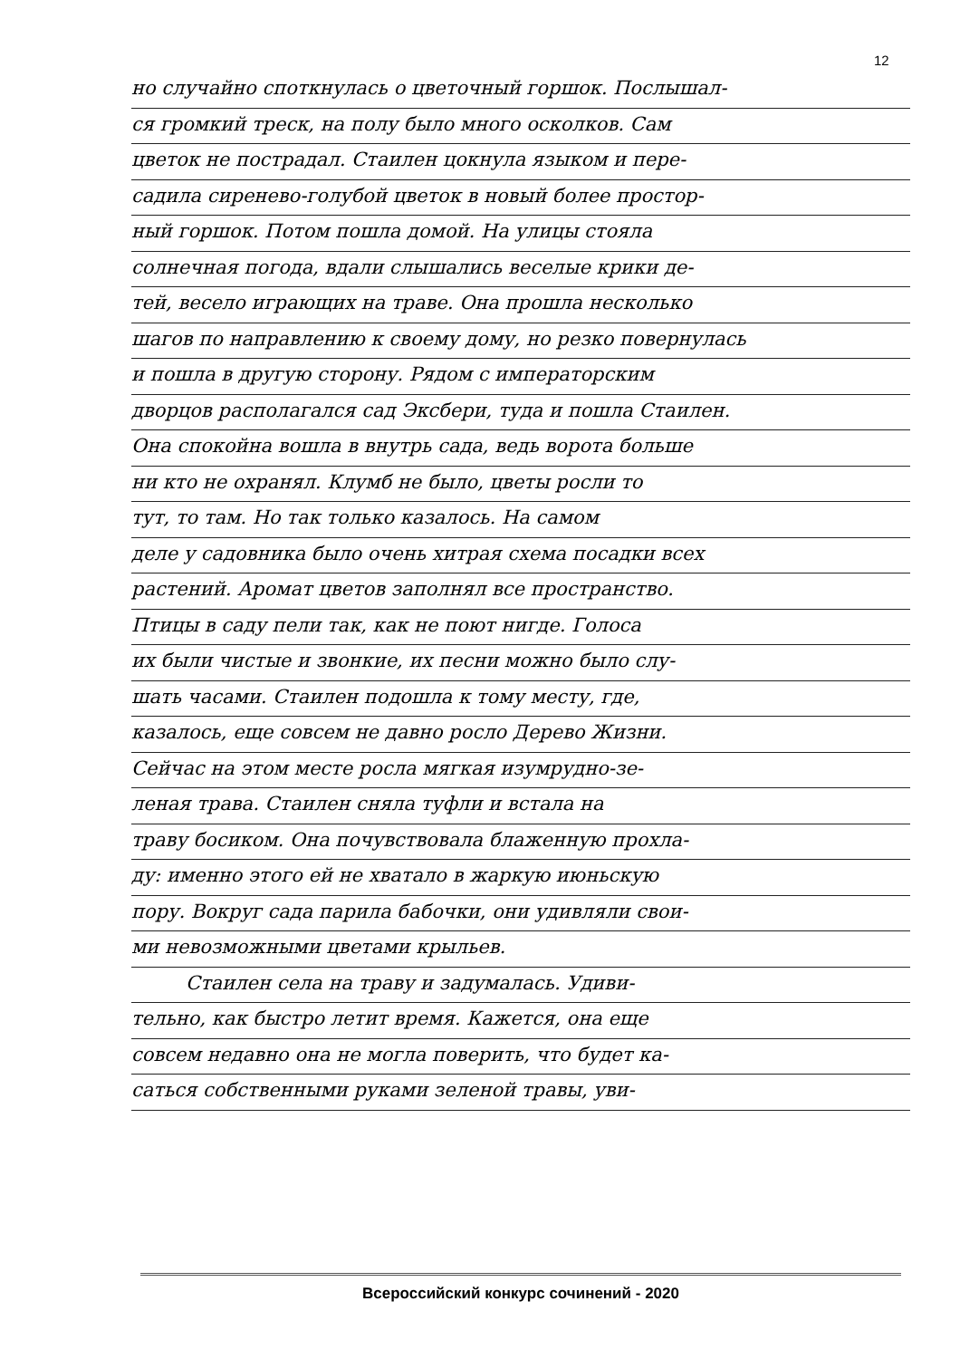12
но случайно споткнулась о цветочный горшок. Послышал-
ся громкий треск, на полу было много осколков. Сам
цветок не пострадал. Стаилен цокнула языком и пере-
садила сиренево-голубой цветок в новый более простор-
ный горшок. Потом пошла домой. На улицы стояла
солнечная погода, вдали слышались веселые крики де-
тей, весело играющих на траве. Она прошла несколько
шагов по направлению к своему дому, но резко повернулась
и пошла в другую сторону. Рядом с императорским
дворцов располагался сад Эксбери, туда и пошла Стаилен.
Она спокойна вошла в внутрь сада, ведь ворота больше
ни кто не охранял. Клумб не было, цветы росли то
тут, то там. Но так только казалось. На самом
деле у садовника было очень хитрая схема посадки всех
растений. Аромат цветов заполнял все пространство.
Птицы в саду пели так, как не поют нигде. Голоса
их были чистые и звонкие, их песни можно было слу-
шать часами. Стаилен подошла к тому месту, где,
казалось, еще совсем не давно росло Дерево Жизни.
Сейчас на этом месте росла мягкая изумрудно-зе-
леная трава. Стаилен сняла туфли и встала на
траву босиком. Она почувствовала блаженную прохла-
ду: именно этого ей не хватало в жаркую июньскую
пору. Вокруг сада парила бабочки, они удивляли свои-
ми невозможными цветами крыльев.
Стаилен села на траву и задумалась. Удиви-
тельно, как быстро летит время. Кажется, она еще
совсем недавно она не могла поверить, что будет ка-
саться собственными руками зеленой травы, уви-
Всероссийский конкурс сочинений - 2020